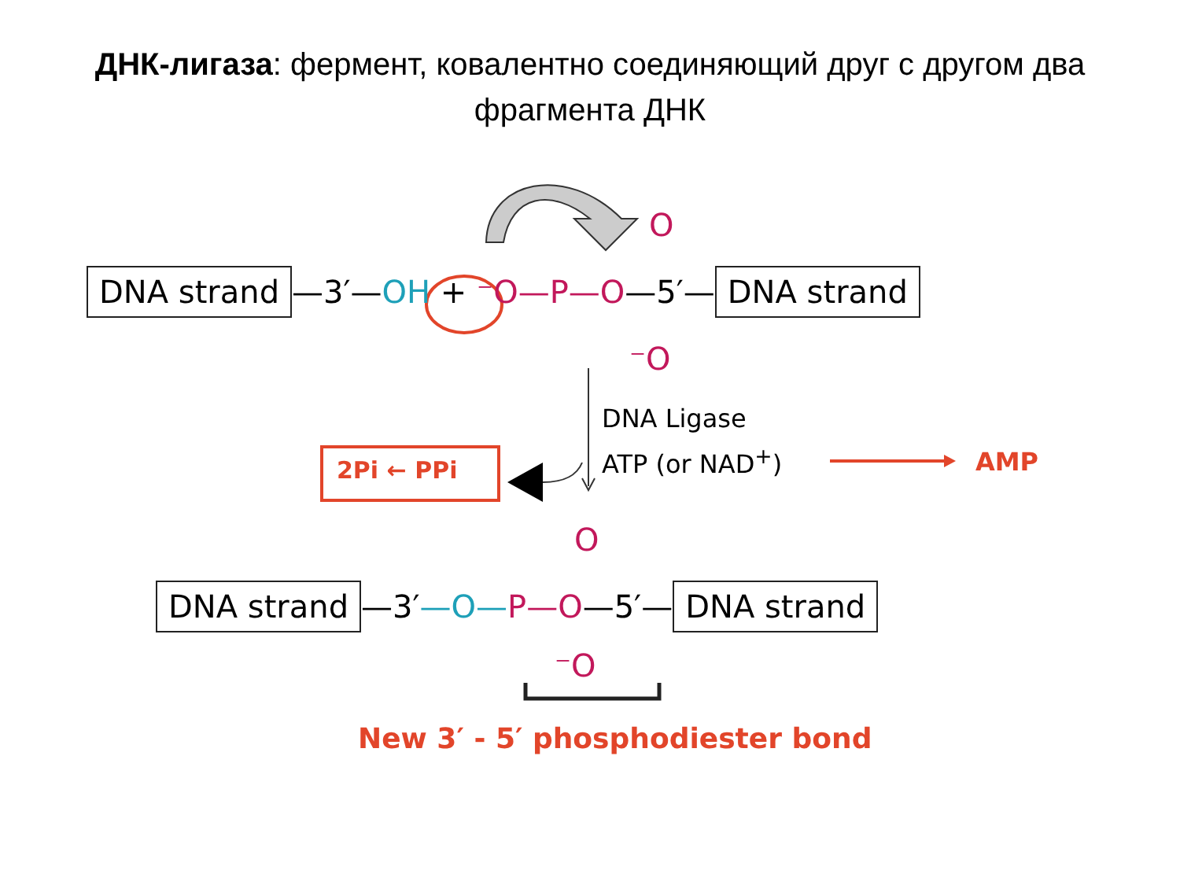ДНК-лигаза: фермент, ковалентно соединяющий друг с другом два фрагмента ДНК
DNA strand —3′—OH + ⁻O—P—O—5′— DNA strand
O
⁻O
DNA Ligase
ATP (or NAD<sup>+</sup>)
2Pi ← PPi AMP
O
DNA strand —3′—O—P—O—5′— DNA strand
⁻O
New 3′ - 5′ phosphodiester bond